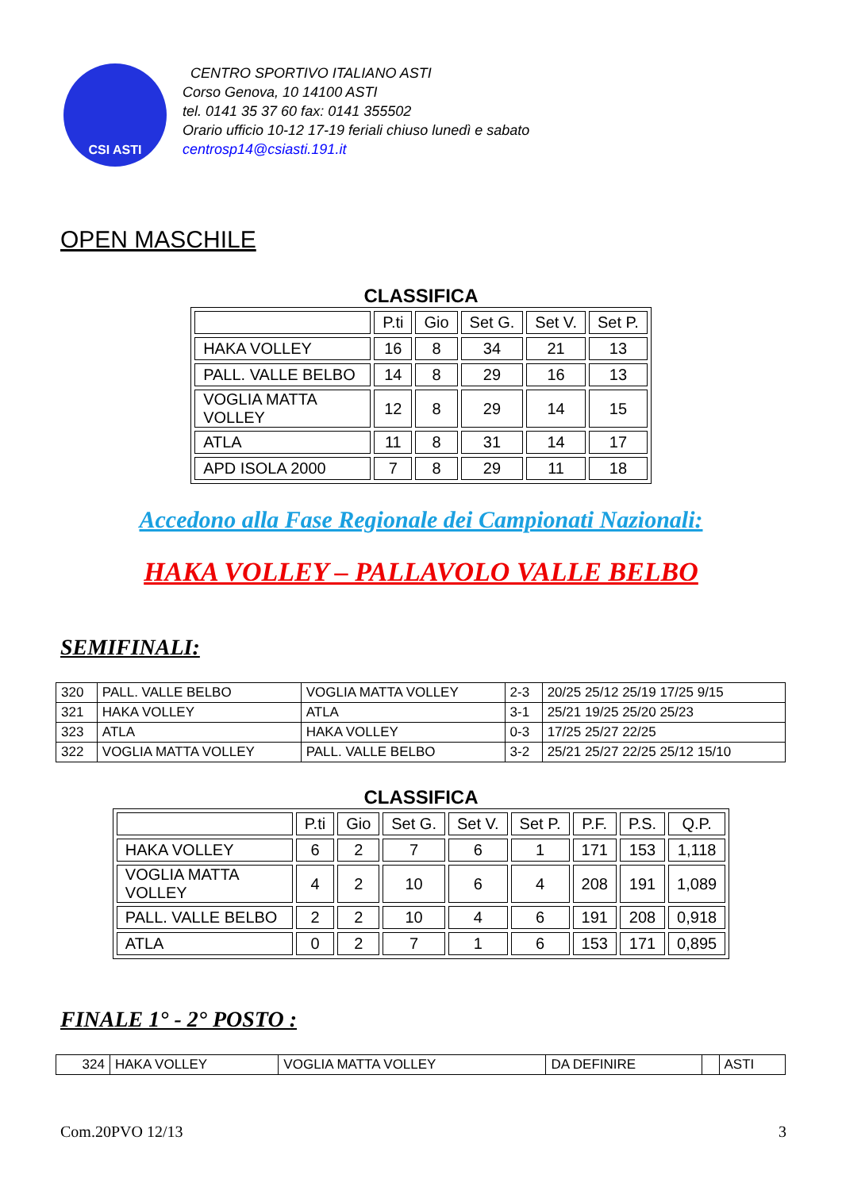CSI ASTI
CENTRO SPORTIVO ITALIANO ASTI
Corso Genova, 10 14100 ASTI
tel. 0141 35 37 60 fax: 0141 355502
Orario ufficio 10-12 17-19 feriali chiuso lunedì e sabato
centrosp14@csiasti.191.it
OPEN MASCHILE
CLASSIFICA
| | P.ti | Gio | Set G. | Set V. | Set P. |
| --- | --- | --- | --- | --- | --- |
| HAKA VOLLEY | 16 | 8 | 34 | 21 | 13 |
| PALL. VALLE BELBO | 14 | 8 | 29 | 16 | 13 |
| VOGLIA MATTA VOLLEY | 12 | 8 | 29 | 14 | 15 |
| ATLA | 11 | 8 | 31 | 14 | 17 |
| APD ISOLA 2000 | 7 | 8 | 29 | 11 | 18 |
Accedono alla Fase Regionale dei Campionati Nazionali:
HAKA VOLLEY – PALLAVOLO VALLE BELBO
SEMIFINALI:
| 320 | PALL. VALLE BELBO | VOGLIA MATTA VOLLEY | 2-3 | 20/25 25/12 25/19 17/25 9/15 |
| 321 | HAKA VOLLEY | ATLA | 3-1 | 25/21 19/25 25/20 25/23 |
| 323 | ATLA | HAKA VOLLEY | 0-3 | 17/25 25/27 22/25 |
| 322 | VOGLIA MATTA VOLLEY | PALL. VALLE BELBO | 3-2 | 25/21 25/27 22/25 25/12 15/10 |
CLASSIFICA
| | P.ti | Gio | Set G. | Set V. | Set P. | P.F. | P.S. | Q.P. |
| --- | --- | --- | --- | --- | --- | --- | --- | --- |
| HAKA VOLLEY | 6 | 2 | 7 | 6 | 1 | 171 | 153 | 1,118 |
| VOGLIA MATTA VOLLEY | 4 | 2 | 10 | 6 | 4 | 208 | 191 | 1,089 |
| PALL. VALLE BELBO | 2 | 2 | 10 | 4 | 6 | 191 | 208 | 0,918 |
| ATLA | 0 | 2 | 7 | 1 | 6 | 153 | 171 | 0,895 |
FINALE 1° - 2° POSTO :
| 324 | HAKA VOLLEY | VOGLIA MATTA VOLLEY | DA DEFINIRE | | ASTI |
Com.20PVO 12/13 3